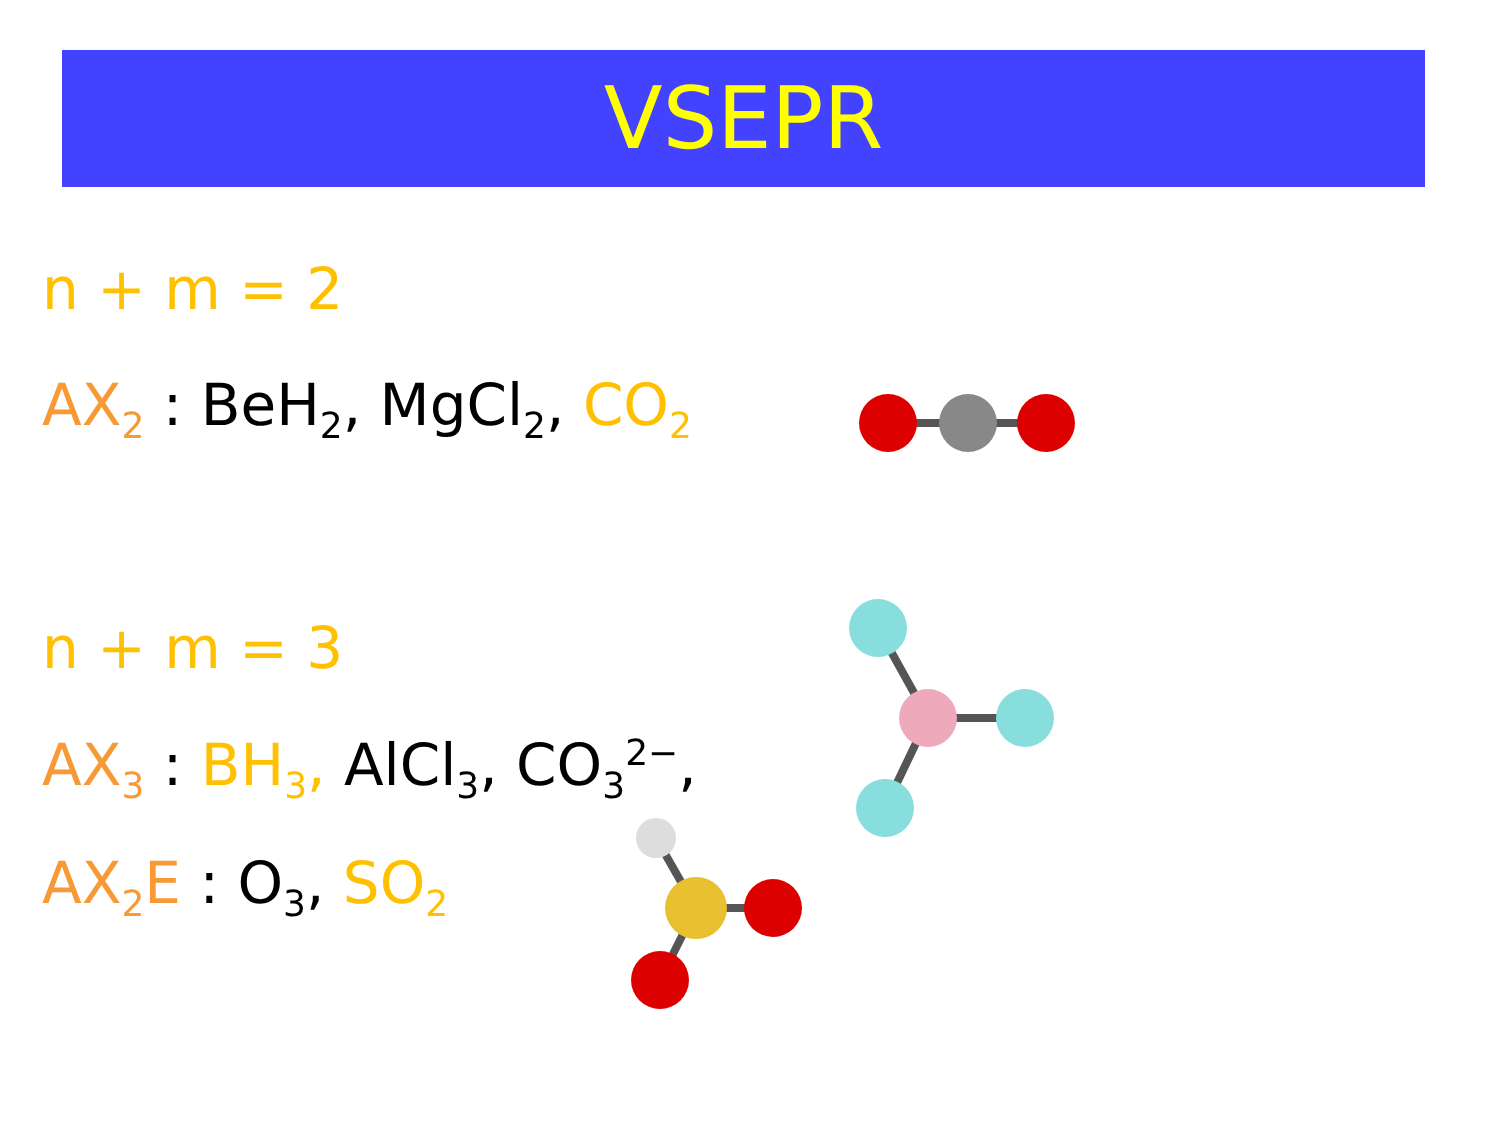VSEPR
n + m = 2
AX<sub>2</sub> : BeH<sub>2</sub>, MgCl<sub>2</sub>, CO<sub>2</sub>
n + m = 3
AX<sub>3</sub> : BH<sub>3</sub>, AlCl<sub>3</sub>, CO<sub>3</sub><sup>2−</sup>,
AX<sub>2</sub>E : O<sub>3</sub>, SO<sub>2</sub>